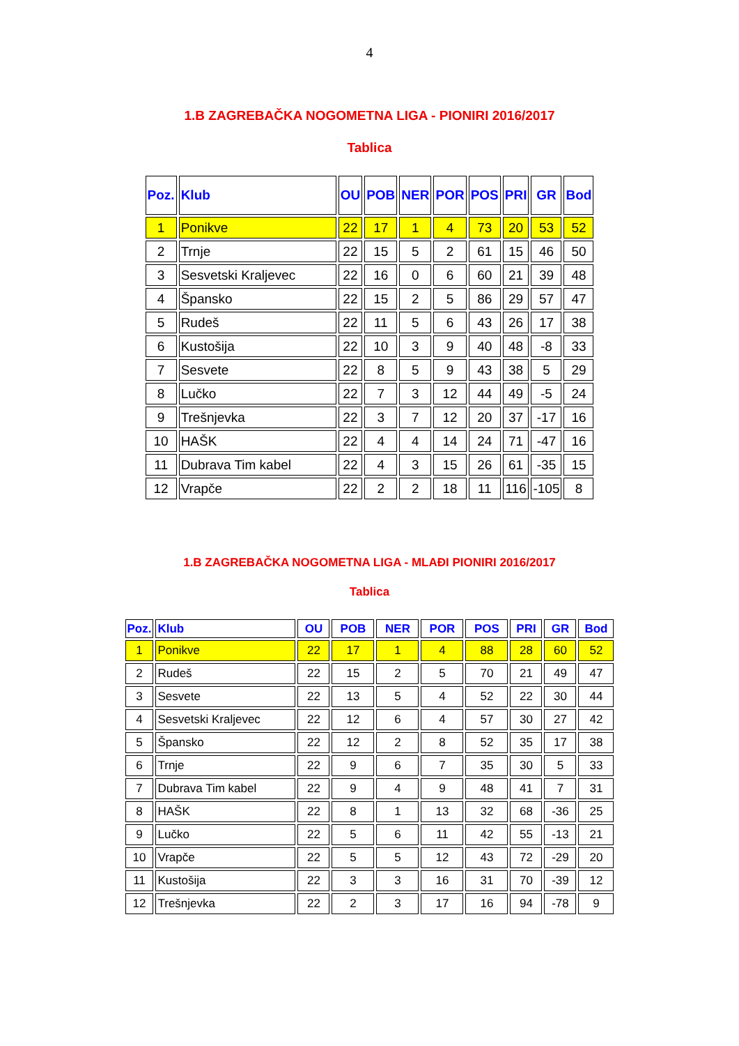4
1.B ZAGREBAČKA NOGOMETNA LIGA - PIONIRI 2016/2017
Tablica
| Poz. | Klub | OU | POB | NER | POR | POS | PRI | GR | Bod |
| --- | --- | --- | --- | --- | --- | --- | --- | --- | --- |
| 1 | Ponikve | 22 | 17 | 1 | 4 | 73 | 20 | 53 | 52 |
| 2 | Trnje | 22 | 15 | 5 | 2 | 61 | 15 | 46 | 50 |
| 3 | Sesvetski Kraljevec | 22 | 16 | 0 | 6 | 60 | 21 | 39 | 48 |
| 4 | Špansko | 22 | 15 | 2 | 5 | 86 | 29 | 57 | 47 |
| 5 | Rudeš | 22 | 11 | 5 | 6 | 43 | 26 | 17 | 38 |
| 6 | Kustošija | 22 | 10 | 3 | 9 | 40 | 48 | -8 | 33 |
| 7 | Sesvete | 22 | 8 | 5 | 9 | 43 | 38 | 5 | 29 |
| 8 | Lučko | 22 | 7 | 3 | 12 | 44 | 49 | -5 | 24 |
| 9 | Trešnjevka | 22 | 3 | 7 | 12 | 20 | 37 | -17 | 16 |
| 10 | HAŠK | 22 | 4 | 4 | 14 | 24 | 71 | -47 | 16 |
| 11 | Dubrava Tim kabel | 22 | 4 | 3 | 15 | 26 | 61 | -35 | 15 |
| 12 | Vrapče | 22 | 2 | 2 | 18 | 11 | 116 | -105 | 8 |
1.B ZAGREBAČKA NOGOMETNA LIGA - MLAĐI PIONIRI 2016/2017
Tablica
| Poz. | Klub | OU | POB | NER | POR | POS | PRI | GR | Bod |
| --- | --- | --- | --- | --- | --- | --- | --- | --- | --- |
| 1 | Ponikve | 22 | 17 | 1 | 4 | 88 | 28 | 60 | 52 |
| 2 | Rudeš | 22 | 15 | 2 | 5 | 70 | 21 | 49 | 47 |
| 3 | Sesvete | 22 | 13 | 5 | 4 | 52 | 22 | 30 | 44 |
| 4 | Sesvetski Kraljevec | 22 | 12 | 6 | 4 | 57 | 30 | 27 | 42 |
| 5 | Špansko | 22 | 12 | 2 | 8 | 52 | 35 | 17 | 38 |
| 6 | Trnje | 22 | 9 | 6 | 7 | 35 | 30 | 5 | 33 |
| 7 | Dubrava Tim kabel | 22 | 9 | 4 | 9 | 48 | 41 | 7 | 31 |
| 8 | HAŠK | 22 | 8 | 1 | 13 | 32 | 68 | -36 | 25 |
| 9 | Lučko | 22 | 5 | 6 | 11 | 42 | 55 | -13 | 21 |
| 10 | Vrapče | 22 | 5 | 5 | 12 | 43 | 72 | -29 | 20 |
| 11 | Kustošija | 22 | 3 | 3 | 16 | 31 | 70 | -39 | 12 |
| 12 | Trešnjevka | 22 | 2 | 3 | 17 | 16 | 94 | -78 | 9 |